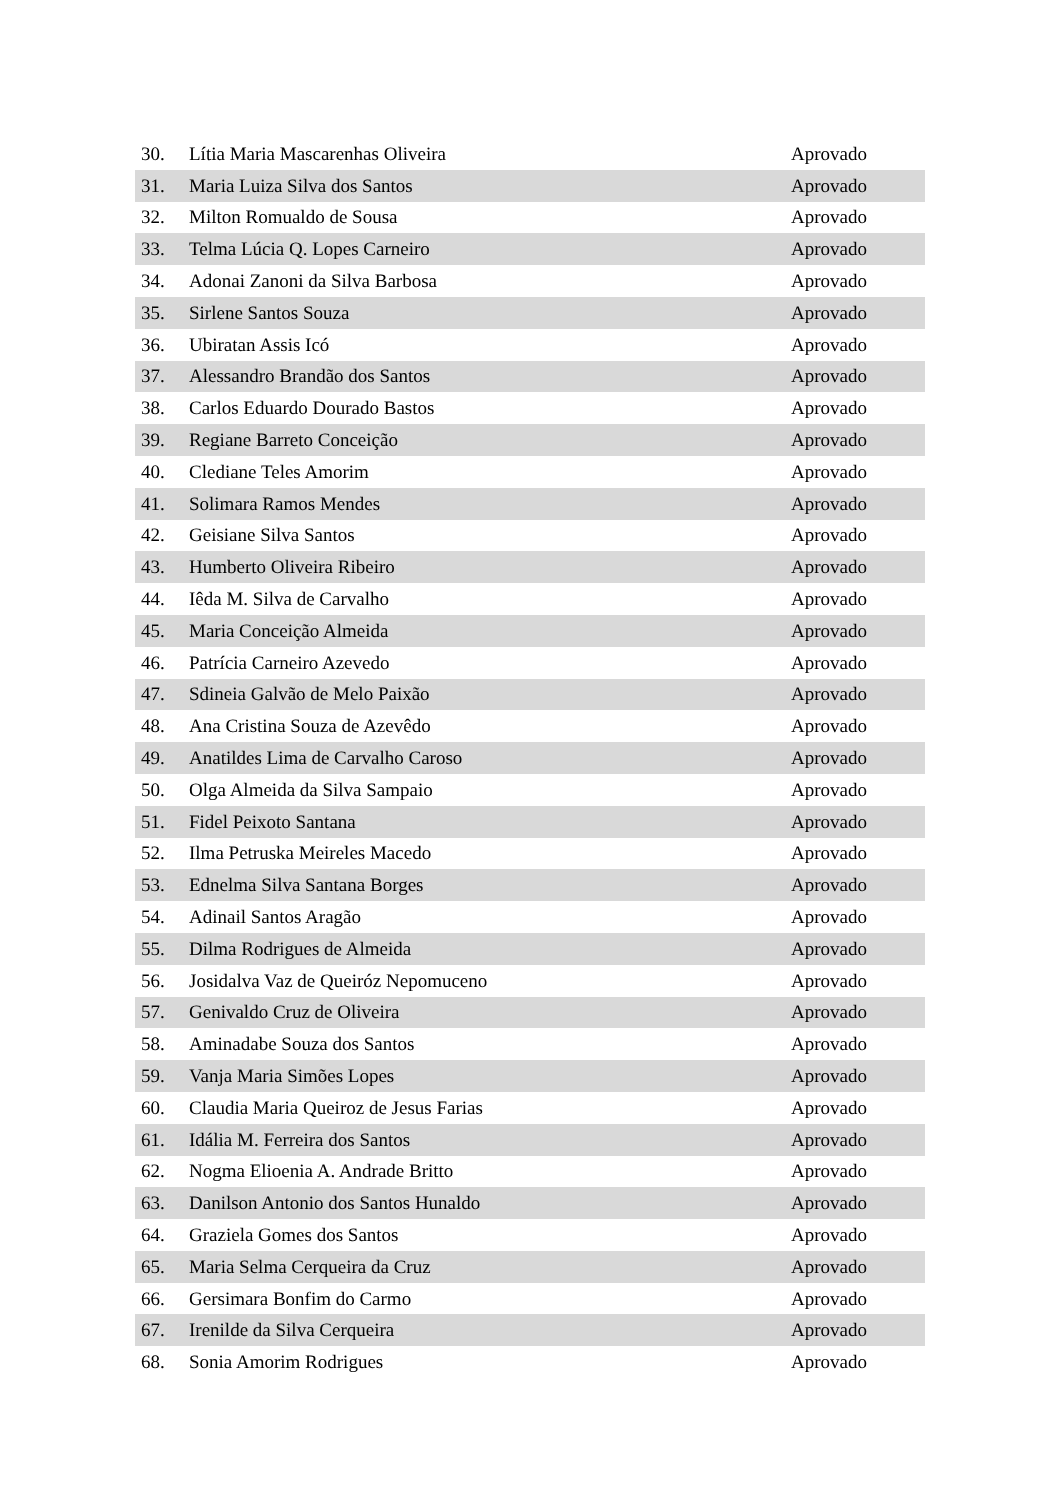| 30. | Lítia Maria Mascarenhas Oliveira | Aprovado |
| 31. | Maria Luiza Silva dos Santos | Aprovado |
| 32. | Milton Romualdo de Sousa | Aprovado |
| 33. | Telma Lúcia Q. Lopes Carneiro | Aprovado |
| 34. | Adonai Zanoni da Silva Barbosa | Aprovado |
| 35. | Sirlene Santos Souza | Aprovado |
| 36. | Ubiratan Assis Icó | Aprovado |
| 37. | Alessandro Brandão dos Santos | Aprovado |
| 38. | Carlos Eduardo Dourado Bastos | Aprovado |
| 39. | Regiane Barreto Conceição | Aprovado |
| 40. | Clediane Teles Amorim | Aprovado |
| 41. | Solimara Ramos Mendes | Aprovado |
| 42. | Geisiane Silva Santos | Aprovado |
| 43. | Humberto Oliveira Ribeiro | Aprovado |
| 44. | Iêda M. Silva de Carvalho | Aprovado |
| 45. | Maria Conceição Almeida | Aprovado |
| 46. | Patrícia Carneiro Azevedo | Aprovado |
| 47. | Sdineia Galvão de Melo Paixão | Aprovado |
| 48. | Ana Cristina Souza de Azevêdo | Aprovado |
| 49. | Anatildes Lima de Carvalho Caroso | Aprovado |
| 50. | Olga Almeida da Silva Sampaio | Aprovado |
| 51. | Fidel Peixoto Santana | Aprovado |
| 52. | Ilma Petruska Meireles Macedo | Aprovado |
| 53. | Ednelma Silva Santana Borges | Aprovado |
| 54. | Adinail Santos Aragão | Aprovado |
| 55. | Dilma Rodrigues de Almeida | Aprovado |
| 56. | Josidalva Vaz de Queiróz Nepomuceno | Aprovado |
| 57. | Genivaldo Cruz de Oliveira | Aprovado |
| 58. | Aminadabe Souza dos Santos | Aprovado |
| 59. | Vanja Maria Simões Lopes | Aprovado |
| 60. | Claudia Maria Queiroz de Jesus Farias | Aprovado |
| 61. | Idália M. Ferreira dos Santos | Aprovado |
| 62. | Nogma Elioenia A. Andrade Britto | Aprovado |
| 63. | Danilson Antonio dos Santos Hunaldo | Aprovado |
| 64. | Graziela Gomes dos Santos | Aprovado |
| 65. | Maria Selma Cerqueira da Cruz | Aprovado |
| 66. | Gersimara Bonfim do Carmo | Aprovado |
| 67. | Irenilde da Silva Cerqueira | Aprovado |
| 68. | Sonia Amorim Rodrigues | Aprovado |